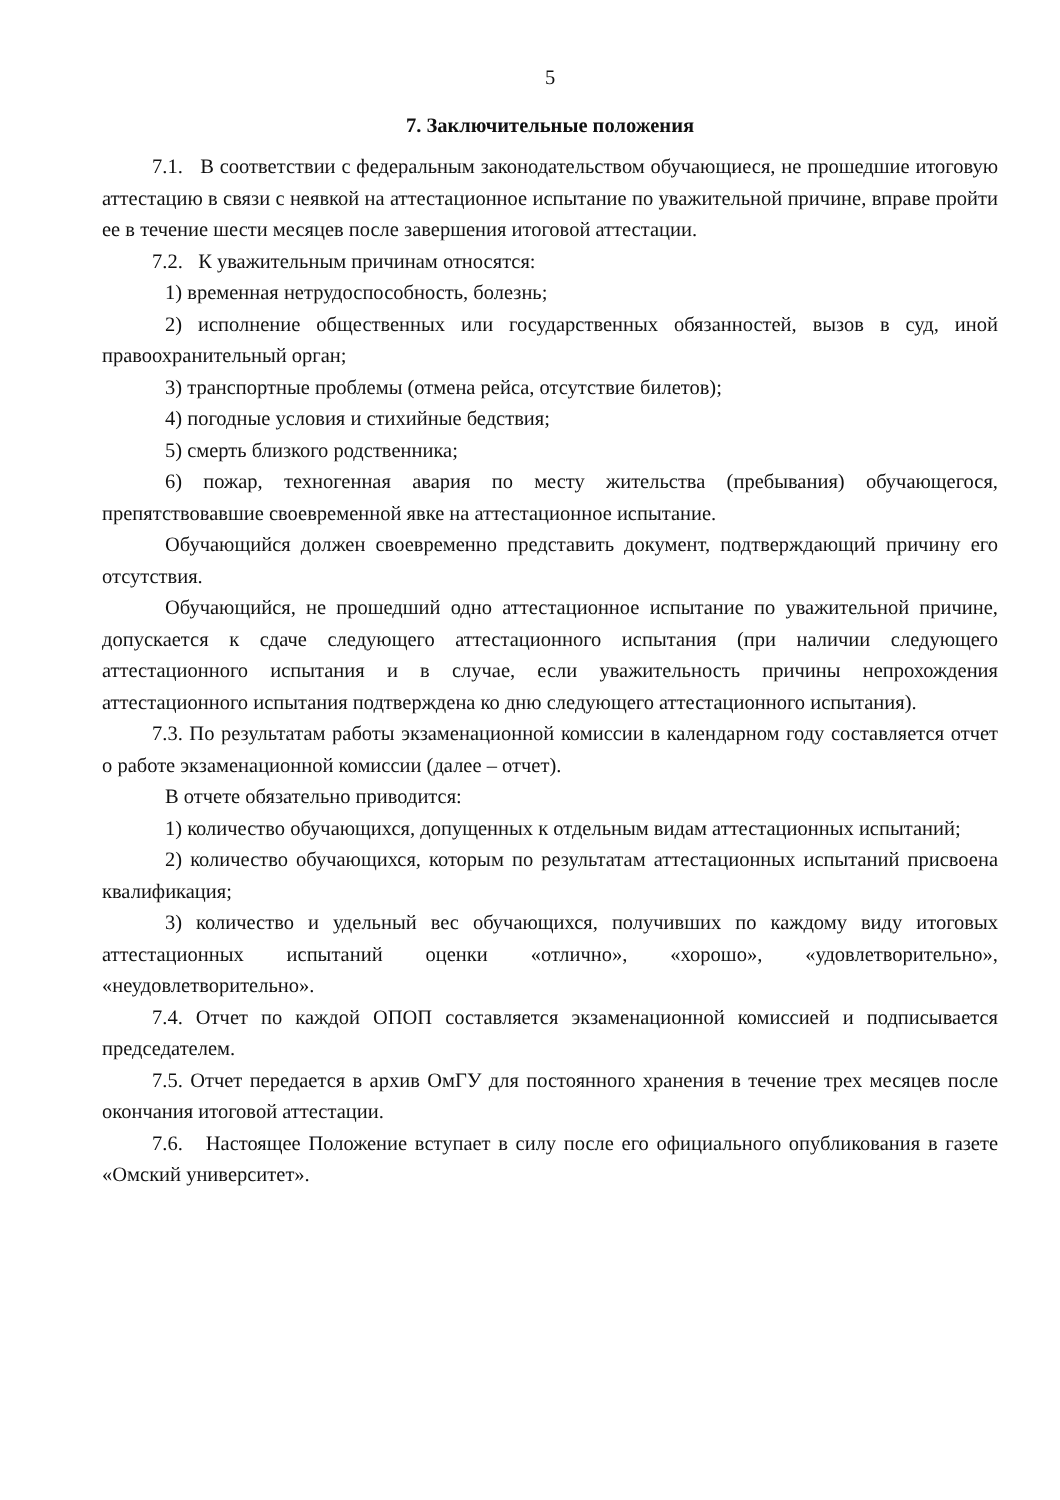5
7. Заключительные положения
7.1. В соответствии с федеральным законодательством обучающиеся, не прошедшие итоговую аттестацию в связи с неявкой на аттестационное испытание по уважительной причине, вправе пройти ее в течение шести месяцев после завершения итоговой аттестации.
7.2. К уважительным причинам относятся:
1) временная нетрудоспособность, болезнь;
2) исполнение общественных или государственных обязанностей, вызов в суд, иной правоохранительный орган;
3) транспортные проблемы (отмена рейса, отсутствие билетов);
4) погодные условия и стихийные бедствия;
5) смерть близкого родственника;
6) пожар, техногенная авария по месту жительства (пребывания) обучающегося, препятствовавшие своевременной явке на аттестационное испытание.
Обучающийся должен своевременно представить документ, подтверждающий причину его отсутствия.
Обучающийся, не прошедший одно аттестационное испытание по уважительной причине, допускается к сдаче следующего аттестационного испытания (при наличии следующего аттестационного испытания и в случае, если уважительность причины непрохождения аттестационного испытания подтверждена ко дню следующего аттестационного испытания).
7.3. По результатам работы экзаменационной комиссии в календарном году составляется отчет о работе экзаменационной комиссии (далее – отчет).
В отчете обязательно приводится:
1) количество обучающихся, допущенных к отдельным видам аттестационных испытаний;
2) количество обучающихся, которым по результатам аттестационных испытаний присвоена квалификация;
3) количество и удельный вес обучающихся, получивших по каждому виду итоговых аттестационных испытаний оценки «отлично», «хорошо», «удовлетворительно», «неудовлетворительно».
7.4. Отчет по каждой ОПОП составляется экзаменационной комиссией и подписывается председателем.
7.5. Отчет передается в архив ОмГУ для постоянного хранения в течение трех месяцев после окончания итоговой аттестации.
7.6. Настоящее Положение вступает в силу после его официального опубликования в газете «Омский университет».